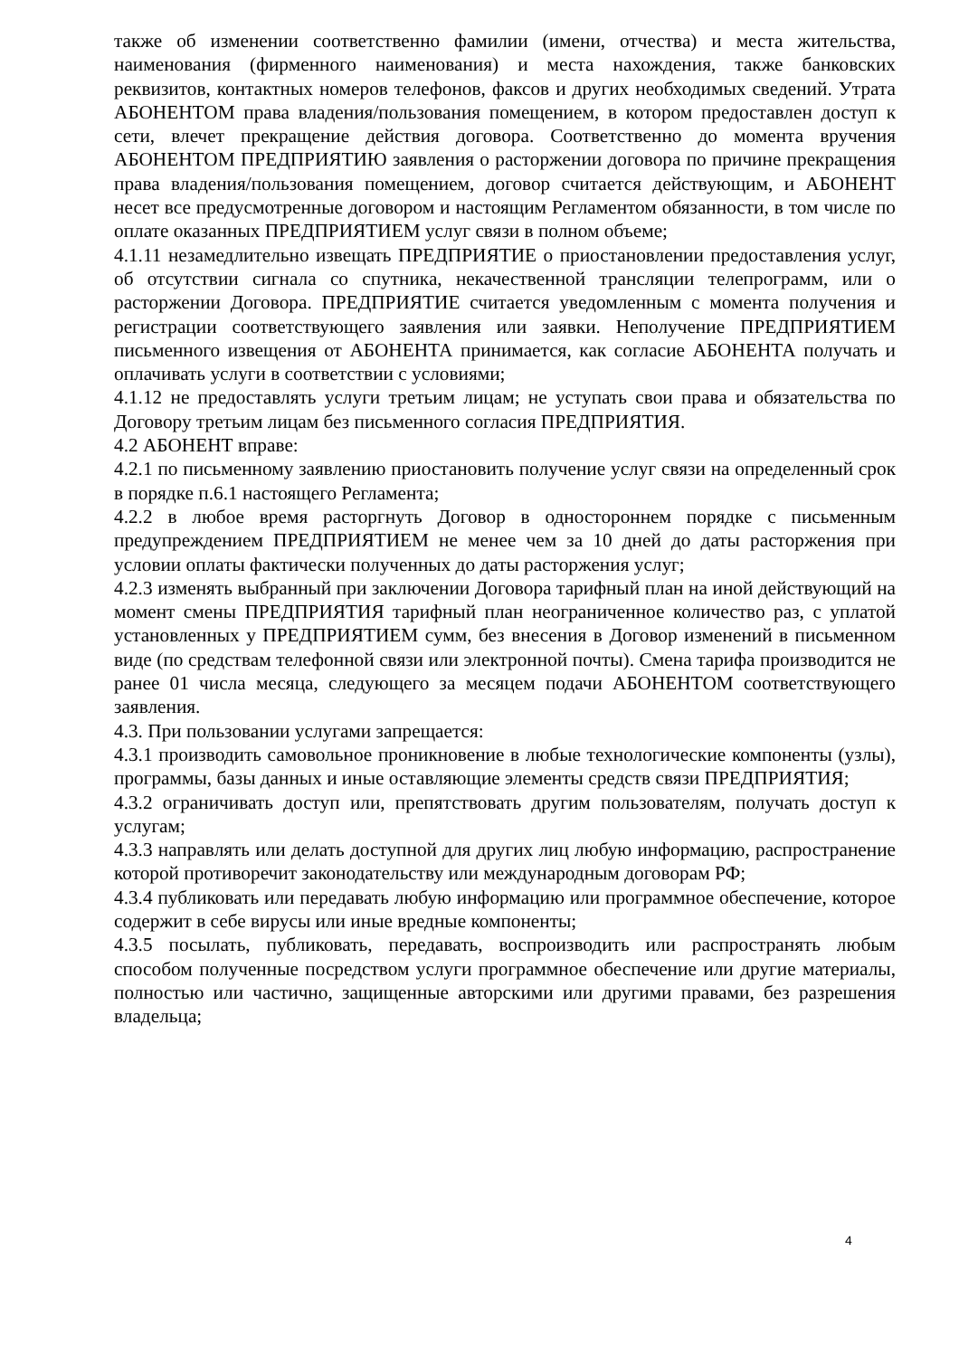также об изменении соответственно фамилии (имени, отчества) и места жительства, наименования (фирменного наименования) и места нахождения, также банковских реквизитов, контактных номеров телефонов, факсов и других необходимых сведений. Утрата АБОНЕНТОМ права владения/пользования помещением, в котором предоставлен доступ к сети, влечет прекращение действия договора. Соответственно до момента вручения АБОНЕНТОМ ПРЕДПРИЯТИЮ заявления о расторжении договора по причине прекращения права владения/пользования помещением, договор считается действующим, и АБОНЕНТ несет все предусмотренные договором и настоящим Регламентом обязанности, в том числе по оплате оказанных ПРЕДПРИЯТИЕМ услуг связи в полном объеме;
4.1.11 незамедлительно извещать ПРЕДПРИЯТИЕ о приостановлении предоставления услуг, об отсутствии сигнала со спутника, некачественной трансляции телепрограмм, или о расторжении Договора. ПРЕДПРИЯТИЕ считается уведомленным с момента получения и регистрации соответствующего заявления или заявки. Неполучение ПРЕДПРИЯТИЕМ письменного извещения от АБОНЕНТА принимается, как согласие АБОНЕНТА получать и оплачивать услуги в соответствии с условиями;
4.1.12 не предоставлять услуги третьим лицам; не уступать свои права и обязательства по Договору третьим лицам без письменного согласия ПРЕДПРИЯТИЯ.
4.2 АБОНЕНТ вправе:
4.2.1 по письменному заявлению приостановить получение услуг связи на определенный срок в порядке п.6.1 настоящего Регламента;
4.2.2 в любое время расторгнуть Договор в одностороннем порядке с письменным предупреждением ПРЕДПРИЯТИЕМ не менее чем за 10 дней до даты расторжения при условии оплаты фактически полученных до даты расторжения услуг;
4.2.3 изменять выбранный при заключении Договора тарифный план на иной действующий на момент смены ПРЕДПРИЯТИЯ тарифный план неограниченное количество раз, с уплатой установленных у ПРЕДПРИЯТИЕМ сумм, без внесения в Договор изменений в письменном виде (по средствам телефонной связи или электронной почты). Смена тарифа производится не ранее 01 числа месяца, следующего за месяцем подачи АБОНЕНТОМ соответствующего заявления.
4.3. При пользовании услугами запрещается:
4.3.1 производить самовольное проникновение в любые технологические компоненты (узлы), программы, базы данных и иные оставляющие элементы средств связи ПРЕДПРИЯТИЯ;
4.3.2 ограничивать доступ или, препятствовать другим пользователям, получать доступ к услугам;
4.3.3 направлять или делать доступной для других лиц любую информацию, распространение которой противоречит законодательству или международным договорам РФ;
4.3.4 публиковать или передавать любую информацию или программное обеспечение, которое содержит в себе вирусы или иные вредные компоненты;
4.3.5 посылать, публиковать, передавать, воспроизводить или распространять любым способом полученные посредством услуги программное обеспечение или другие материалы, полностью или частично, защищенные авторскими или другими правами, без разрешения владельца;
4